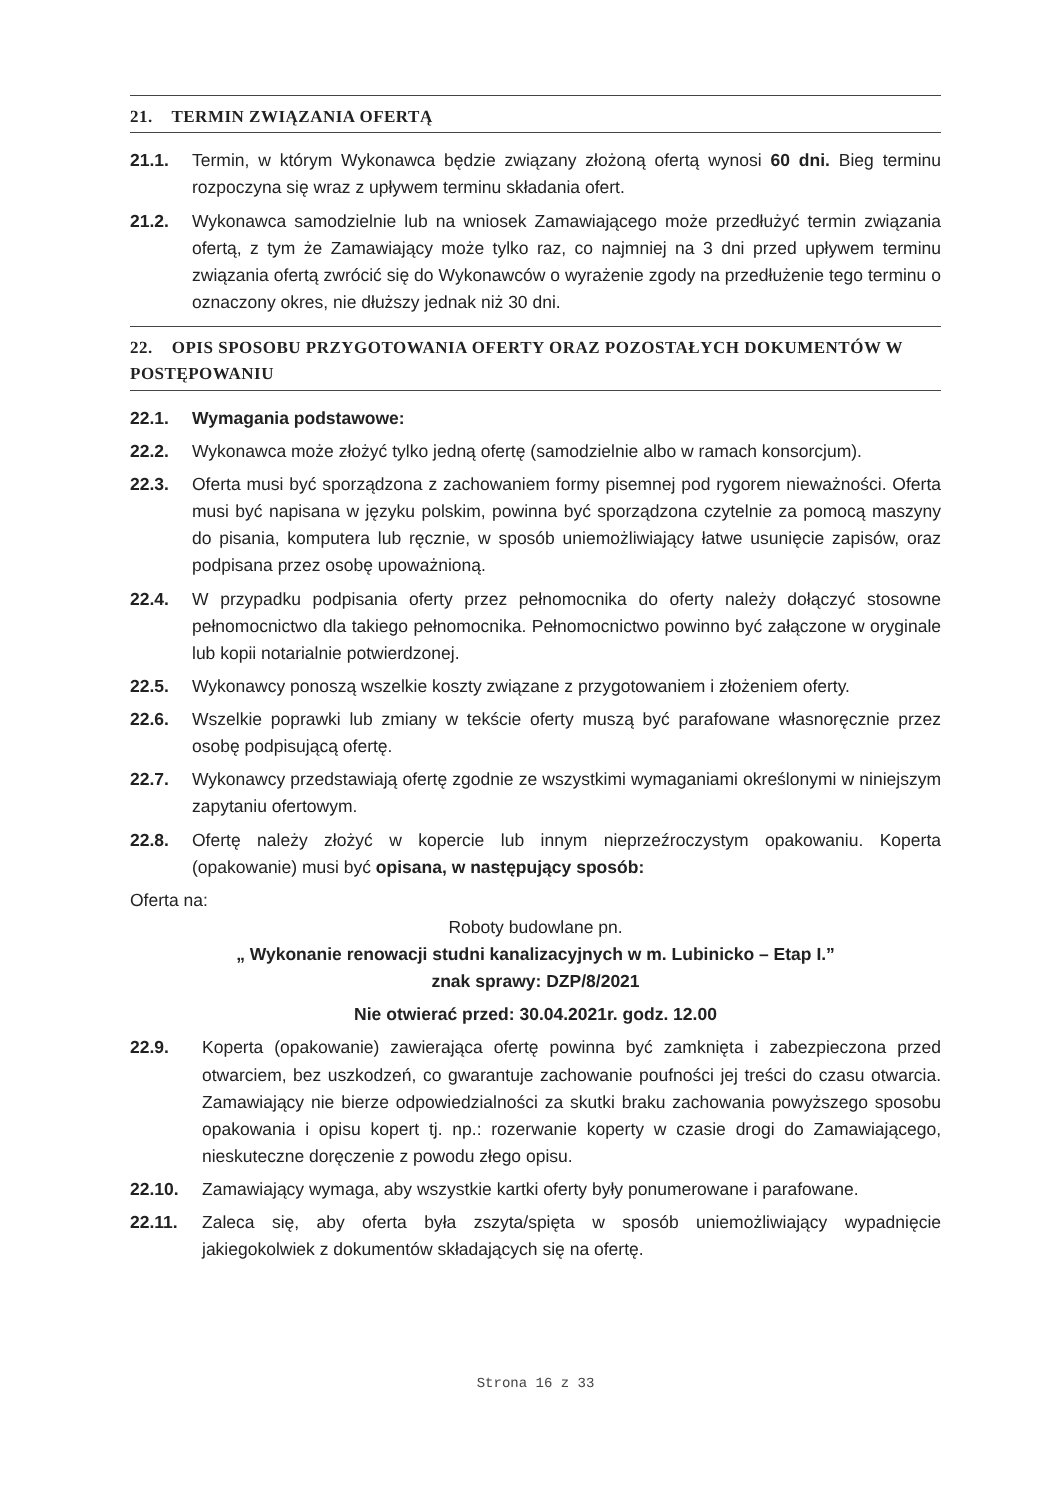21. TERMIN ZWIĄZANIA OFERTĄ
21.1. Termin, w którym Wykonawca będzie związany złożoną ofertą wynosi 60 dni. Bieg terminu rozpoczyna się wraz z upływem terminu składania ofert.
21.2. Wykonawca samodzielnie lub na wniosek Zamawiającego może przedłużyć termin związania ofertą, z tym że Zamawiający może tylko raz, co najmniej na 3 dni przed upływem terminu związania ofertą zwrócić się do Wykonawców o wyrażenie zgody na przedłużenie tego terminu o oznaczony okres, nie dłuższy jednak niż 30 dni.
22. OPIS SPOSOBU PRZYGOTOWANIA OFERTY ORAZ POZOSTAŁYCH DOKUMENTÓW W POSTĘPOWANIU
22.1. Wymagania podstawowe:
22.2. Wykonawca może złożyć tylko jedną ofertę (samodzielnie albo w ramach konsorcjum).
22.3. Oferta musi być sporządzona z zachowaniem formy pisemnej pod rygorem nieważności. Oferta musi być napisana w języku polskim, powinna być sporządzona czytelnie za pomocą maszyny do pisania, komputera lub ręcznie, w sposób uniemożliwiający łatwe usunięcie zapisów, oraz podpisana przez osobę upoważnioną.
22.4. W przypadku podpisania oferty przez pełnomocnika do oferty należy dołączyć stosowne pełnomocnictwo dla takiego pełnomocnika. Pełnomocnictwo powinno być załączone w oryginale lub kopii notarialnie potwierdzonej.
22.5. Wykonawcy ponoszą wszelkie koszty związane z przygotowaniem i złożeniem oferty.
22.6. Wszelkie poprawki lub zmiany w tekście oferty muszą być parafowane własnoręcznie przez osobę podpisującą ofertę.
22.7. Wykonawcy przedstawiają ofertę zgodnie ze wszystkimi wymaganiami określonymi w niniejszym zapytaniu ofertowym.
22.8. Ofertę należy złożyć w kopercie lub innym nieprzeźroczystym opakowaniu. Koperta (opakowanie) musi być opisana, w następujący sposób:
Oferta na:
Roboty budowlane pn.
„ Wykonanie renowacji studni kanalizacyjnych w m. Lubinicko – Etap I.”
znak sprawy: DZP/8/2021
Nie otwierać przed: 30.04.2021r. godz. 12.00
22.9. Koperta (opakowanie) zawierająca ofertę powinna być zamknięta i zabezpieczona przed otwarciem, bez uszkodzeń, co gwarantuje zachowanie poufności jej treści do czasu otwarcia. Zamawiający nie bierze odpowiedzialności za skutki braku zachowania powyższego sposobu opakowania i opisu kopert tj. np.: rozerwanie koperty w czasie drogi do Zamawiającego, nieskuteczne doręczenie z powodu złego opisu.
22.10. Zamawiający wymaga, aby wszystkie kartki oferty były ponumerowane i parafowane.
22.11. Zaleca się, aby oferta była zszyta/spięta w sposób uniemożliwiający wypadnięcie jakiegokolwiek z dokumentów składających się na ofertę.
Strona 16 z 33